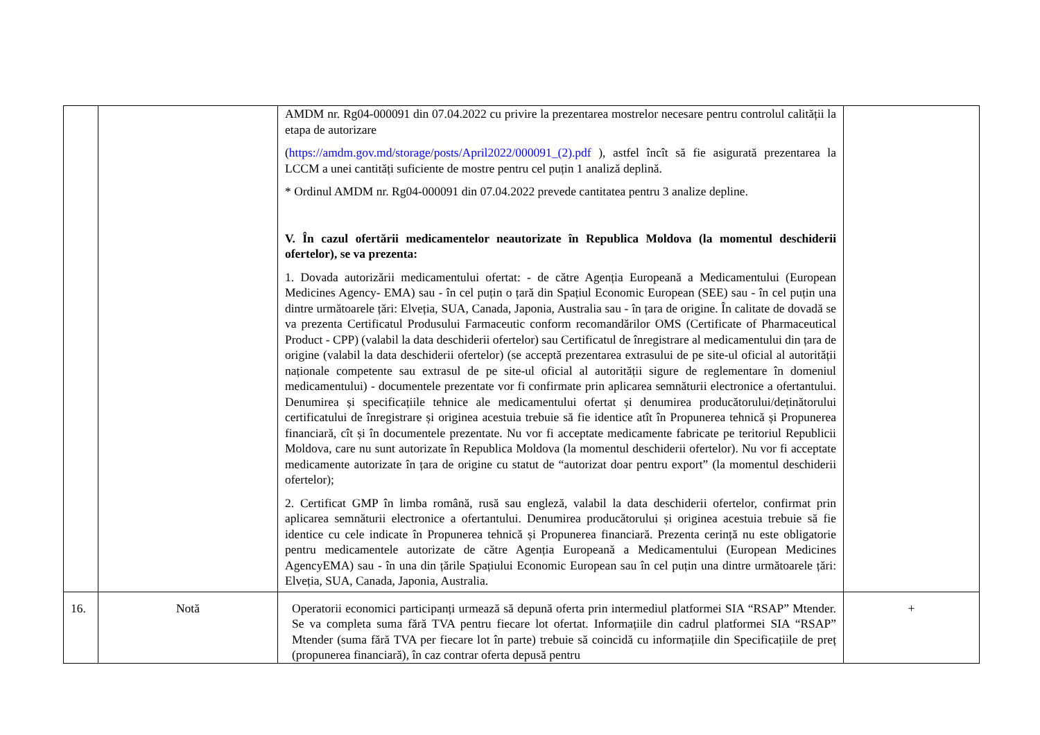| | | AMDM nr. Rg04-000091 din 07.04.2022 cu privire la prezentarea mostrelor necesare pentru controlul calității la etapa de autorizare ( https://amdm.gov.md/storage/posts/April2022/000091_(2).pdf ), astfel încît să fie asigurată prezentarea la LCCM a unei cantități suficiente de mostre pentru cel puțin 1 analiză deplină. * Ordinul AMDM nr. Rg04-000091 din 07.04.2022 prevede cantitatea pentru 3 analize depline. V. În cazul ofertării medicamentelor neautorizate în Republica Moldova (la momentul deschiderii ofertelor), se va prezenta: 1. Dovada autorizării medicamentului ofertat: - de către Agenția Europeană a Medicamentului (European Medicines Agency- EMA) sau - în cel puțin o țară din Spațiul Economic European (SEE) sau - în cel puțin una dintre următoarele țări: Elveția, SUA, Canada, Japonia, Australia sau - în țara de origine. În calitate de dovadă se va prezenta Certificatul Produsului Farmaceutic conform recomandărilor OMS (Certificate of Pharmaceutical Product - CPP) (valabil la data deschiderii ofertelor) sau Certificatul de înregistrare al medicamentului din țara de origine (valabil la data deschiderii ofertelor) (se acceptă prezentarea extrasului de pe site-ul oficial al autorității naționale competente sau extrasul de pe site-ul oficial al autorității sigure de reglementare în domeniul medicamentului) - documentele prezentate vor fi confirmate prin aplicarea semnăturii electronice a ofertantului. Denumirea și specificațiile tehnice ale medicamentului ofertat și denumirea producătorului/deținătorului certificatului de înregistrare și originea acestuia trebuie să fie identice atît în Propunerea tehnică și Propunerea financiară, cît și în documentele prezentate. Nu vor fi acceptate medicamente fabricate pe teritoriul Republicii Moldova, care nu sunt autorizate în Republica Moldova (la momentul deschiderii ofertelor). Nu vor fi acceptate medicamente autorizate în țara de origine cu statut de “autorizat doar pentru export” (la momentul deschiderii ofertelor); 2. Certificat GMP în limba română, rusă sau engleză, valabil la data deschiderii ofertelor, confirmat prin aplicarea semnăturii electronice a ofertantului. Denumirea producătorului și originea acestuia trebuie să fie identice cu cele indicate în Propunerea tehnică și Propunerea financiară. Prezenta cerință nu este obligatorie pentru medicamentele autorizate de către Agenția Europeană a Medicamentului (European Medicines AgencyEMA) sau - în una din țările Spațiului Economic European sau în cel puțin una dintre următoarele țări: Elveția, SUA, Canada, Japonia, Australia. | |
| 16. | Notă | Operatorii economici participanți urmează să depună oferta prin intermediul platformei SIA “RSAP” Mtender. Se va completa suma fără TVA pentru fiecare lot ofertat. Informațiile din cadrul platformei SIA “RSAP” Mtender (suma fără TVA per fiecare lot în parte) trebuie să coincidă cu informațiile din Specificațiile de preț (propunerea financiară), în caz contrar oferta depusă pentru | + |